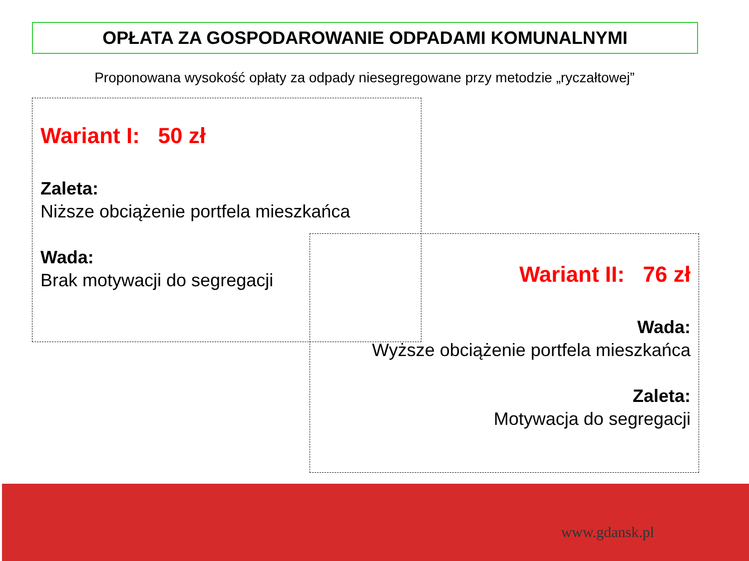OPŁATA ZA GOSPODAROWANIE ODPADAMI KOMUNALNYMI
Proponowana wysokość opłaty za odpady niesegregowane przy metodzie „ryczałtowej”
Wariant I: 50 zł
Zaleta:
Niższe obciążenie portfela mieszkańca
Wada:
Brak motywacji do segregacji
Wariant II: 76 zł
Wada:
Wyższe obciążenie portfela mieszkańca
Zaleta:
Motywacja do segregacji
www.gdansk.pl